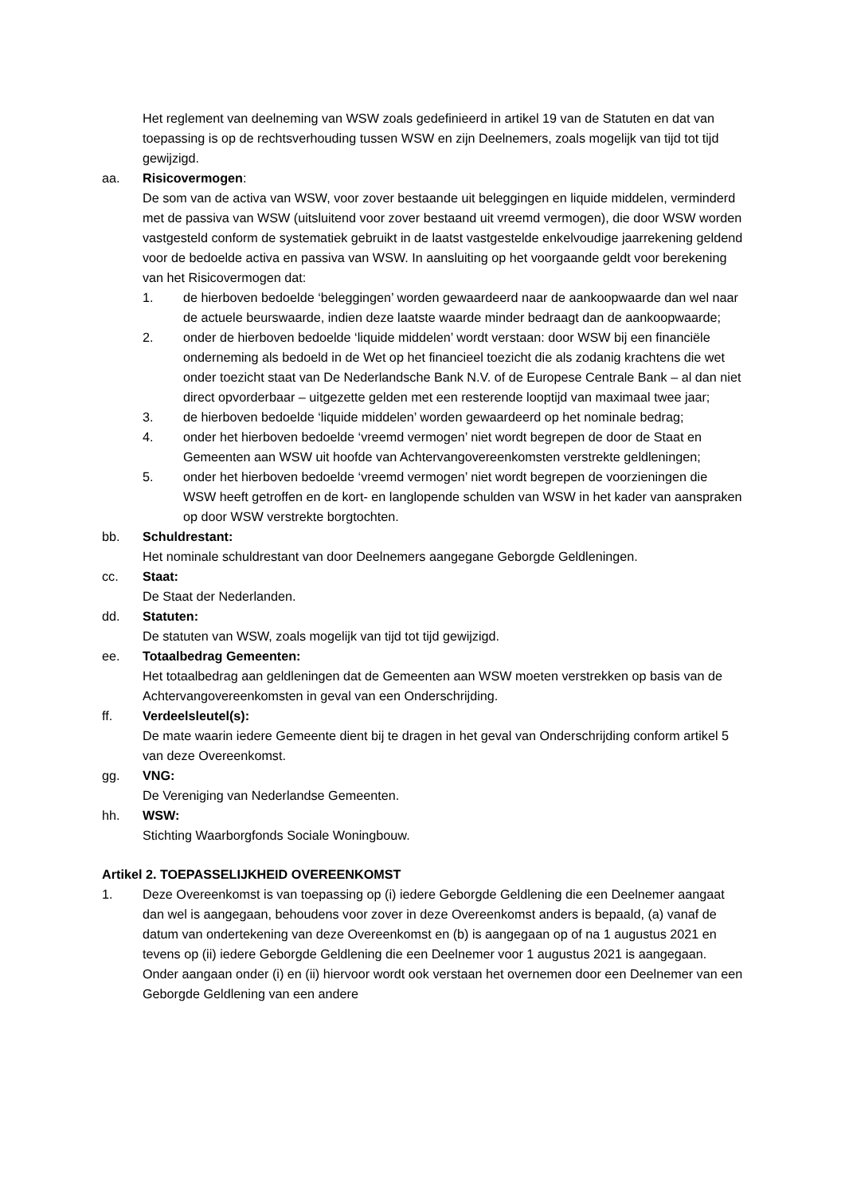Het reglement van deelneming van WSW zoals gedefinieerd in artikel 19 van de Statuten en dat van toepassing is op de rechtsverhouding tussen WSW en zijn Deelnemers, zoals mogelijk van tijd tot tijd gewijzigd.
aa. Risicovermogen:
De som van de activa van WSW, voor zover bestaande uit beleggingen en liquide middelen, verminderd met de passiva van WSW (uitsluitend voor zover bestaand uit vreemd vermogen), die door WSW worden vastgesteld conform de systematiek gebruikt in de laatst vastgestelde enkelvoudige jaarrekening geldend voor de bedoelde activa en passiva van WSW. In aansluiting op het voorgaande geldt voor berekening van het Risicovermogen dat:
1. de hierboven bedoelde ‘beleggingen’ worden gewaardeerd naar de aankoopwaarde dan wel naar de actuele beurswaarde, indien deze laatste waarde minder bedraagt dan de aankoopwaarde;
2. onder de hierboven bedoelde ‘liquide middelen’ wordt verstaan: door WSW bij een financiële onderneming als bedoeld in de Wet op het financieel toezicht die als zodanig krachtens die wet onder toezicht staat van De Nederlandsche Bank N.V. of de Europese Centrale Bank – al dan niet direct opvorderbaar – uitgezette gelden met een resterende looptijd van maximaal twee jaar;
3. de hierboven bedoelde ‘liquide middelen’ worden gewaardeerd op het nominale bedrag;
4. onder het hierboven bedoelde ‘vreemd vermogen’ niet wordt begrepen de door de Staat en Gemeenten aan WSW uit hoofde van Achtervangovereenkomsten verstrekte geldleningen;
5. onder het hierboven bedoelde ‘vreemd vermogen’ niet wordt begrepen de voorzieningen die WSW heeft getroffen en de kort- en langlopende schulden van WSW in het kader van aanspraken op door WSW verstrekte borgtochten.
bb. Schuldrestant:
Het nominale schuldrestant van door Deelnemers aangegane Geborgde Geldleningen.
cc. Staat:
De Staat der Nederlanden.
dd. Statuten:
De statuten van WSW, zoals mogelijk van tijd tot tijd gewijzigd.
ee. Totaalbedrag Gemeenten:
Het totaalbedrag aan geldleningen dat de Gemeenten aan WSW moeten verstrekken op basis van de Achtervangovereenkomsten in geval van een Onderschrijding.
ff. Verdeelsleutel(s):
De mate waarin iedere Gemeente dient bij te dragen in het geval van Onderschrijding conform artikel 5 van deze Overeenkomst.
gg. VNG:
De Vereniging van Nederlandse Gemeenten.
hh. WSW:
Stichting Waarborgfonds Sociale Woningbouw.
Artikel 2. TOEPASSELIJKHEID OVEREENKOMST
1. Deze Overeenkomst is van toepassing op (i) iedere Geborgde Geldlening die een Deelnemer aangaat dan wel is aangegaan, behoudens voor zover in deze Overeenkomst anders is bepaald, (a) vanaf de datum van ondertekening van deze Overeenkomst en (b) is aangegaan op of na 1 augustus 2021 en tevens op (ii) iedere Geborgde Geldlening die een Deelnemer voor 1 augustus 2021 is aangegaan. Onder aangaan onder (i) en (ii) hiervoor wordt ook verstaan het overnemen door een Deelnemer van een Geborgde Geldlening van een andere